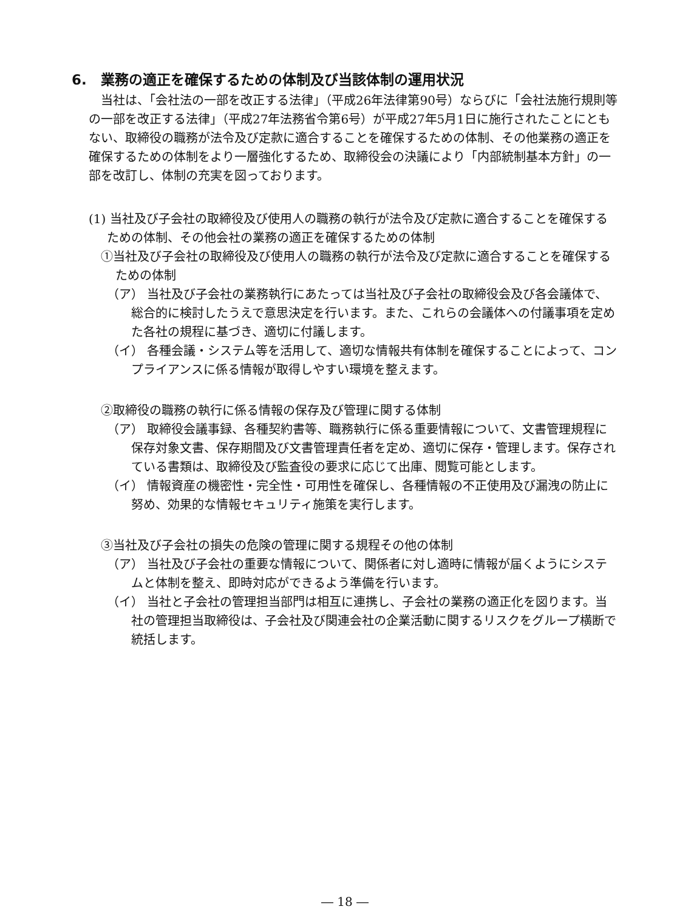6.　業務の適正を確保するための体制及び当該体制の運用状況
当社は、「会社法の一部を改正する法律」（平成26年法律第90号）ならびに「会社法施行規則等の一部を改正する法律」（平成27年法務省令第6号）が平成27年5月1日に施行されたことにともない、取締役の職務が法令及び定款に適合することを確保するための体制、その他業務の適正を確保するための体制をより一層強化するため、取締役会の決議により「内部統制基本方針」の一部を改訂し、体制の充実を図っております。
(1) 当社及び子会社の取締役及び使用人の職務の執行が法令及び定款に適合することを確保するための体制、その他会社の業務の適正を確保するための体制
①当社及び子会社の取締役及び使用人の職務の執行が法令及び定款に適合することを確保するための体制
（ア） 当社及び子会社の業務執行にあたっては当社及び子会社の取締役会及び各会議体で、総合的に検討したうえで意思決定を行います。また、これらの会議体への付議事項を定めた各社の規程に基づき、適切に付議します。
（イ） 各種会議・システム等を活用して、適切な情報共有体制を確保することによって、コンプライアンスに係る情報が取得しやすい環境を整えます。
②取締役の職務の執行に係る情報の保存及び管理に関する体制
（ア） 取締役会議事録、各種契約書等、職務執行に係る重要情報について、文書管理規程に保存対象文書、保存期間及び文書管理責任者を定め、適切に保存・管理します。保存されている書類は、取締役及び監査役の要求に応じて出庫、閲覧可能とします。
（イ） 情報資産の機密性・完全性・可用性を確保し、各種情報の不正使用及び漏洩の防止に努め、効果的な情報セキュリティ施策を実行します。
③当社及び子会社の損失の危険の管理に関する規程その他の体制
（ア） 当社及び子会社の重要な情報について、関係者に対し適時に情報が届くようにシステムと体制を整え、即時対応ができるよう準備を行います。
（イ） 当社と子会社の管理担当部門は相互に連携し、子会社の業務の適正化を図ります。当社の管理担当取締役は、子会社及び関連会社の企業活動に関するリスクをグループ横断で統括します。
― 18 ―